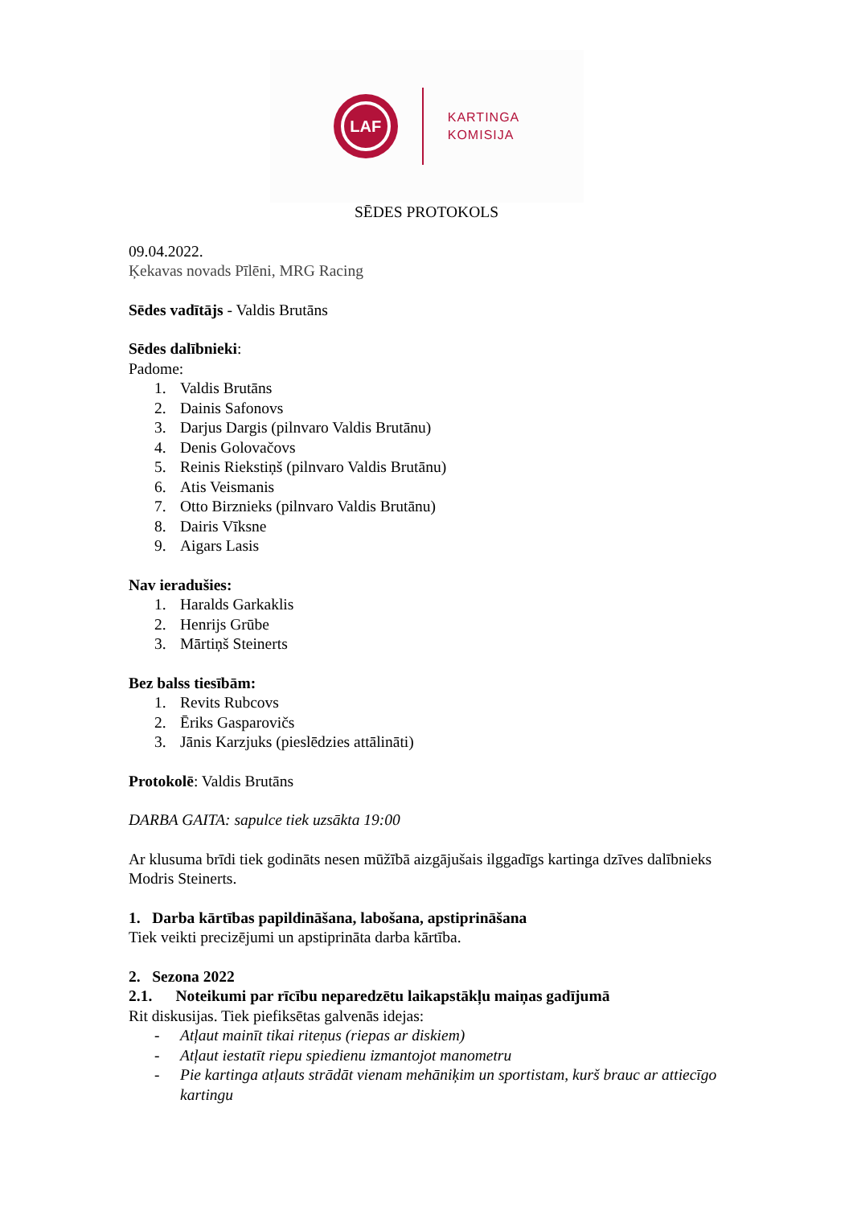LAF
KARTINGA
KOMISIJA
SĒDES PROTOKOLS
09.04.2022.
Ķekavas novads Pīlēni, MRG Racing
Sēdes vadītājs - Valdis Brutāns
Sēdes dalībnieki:
Padome:
1. Valdis Brutāns
2. Dainis Safonovs
3. Darjus Dargis (pilnvaro Valdis Brutānu)
4. Denis Golovačovs
5. Reinis Riekstiņš (pilnvaro Valdis Brutānu)
6. Atis Veismanis
7. Otto Birznieks (pilnvaro Valdis Brutānu)
8. Dairis Vīksne
9. Aigars Lasis
Nav ieradušies:
1. Haralds Garkaklis
2. Henrijs Grūbe
3. Mārtiņš Steinerts
Bez balss tiesībām:
1. Revits Rubcovs
2. Ēriks Gasparovičs
3. Jānis Karzjuks (pieslēdzies attālināti)
Protokolē: Valdis Brutāns
DARBA GAITA: sapulce tiek uzsākta 19:00
Ar klusuma brīdi tiek godināts nesen mūžībā aizgājušais ilggadīgs kartinga dzīves dalībnieks Modris Steinerts.
1. Darba kārtības papildināšana, labošana, apstiprināšana
Tiek veikti precizējumi un apstiprināta darba kārtība.
2. Sezona 2022
2.1. Noteikumi par rīcību neparedzētu laikapstākļu maiņas gadījumā
Rit diskusijas. Tiek piefiksētas galvenās idejas:
- Atļaut mainīt tikai riteņus (riepas ar diskiem)
- Atļaut iestatīt riepu spiedienu izmantojot manometru
- Pie kartinga atļauts strādāt vienam mehāniķim un sportistam, kurš brauc ar attiecīgo kartingu